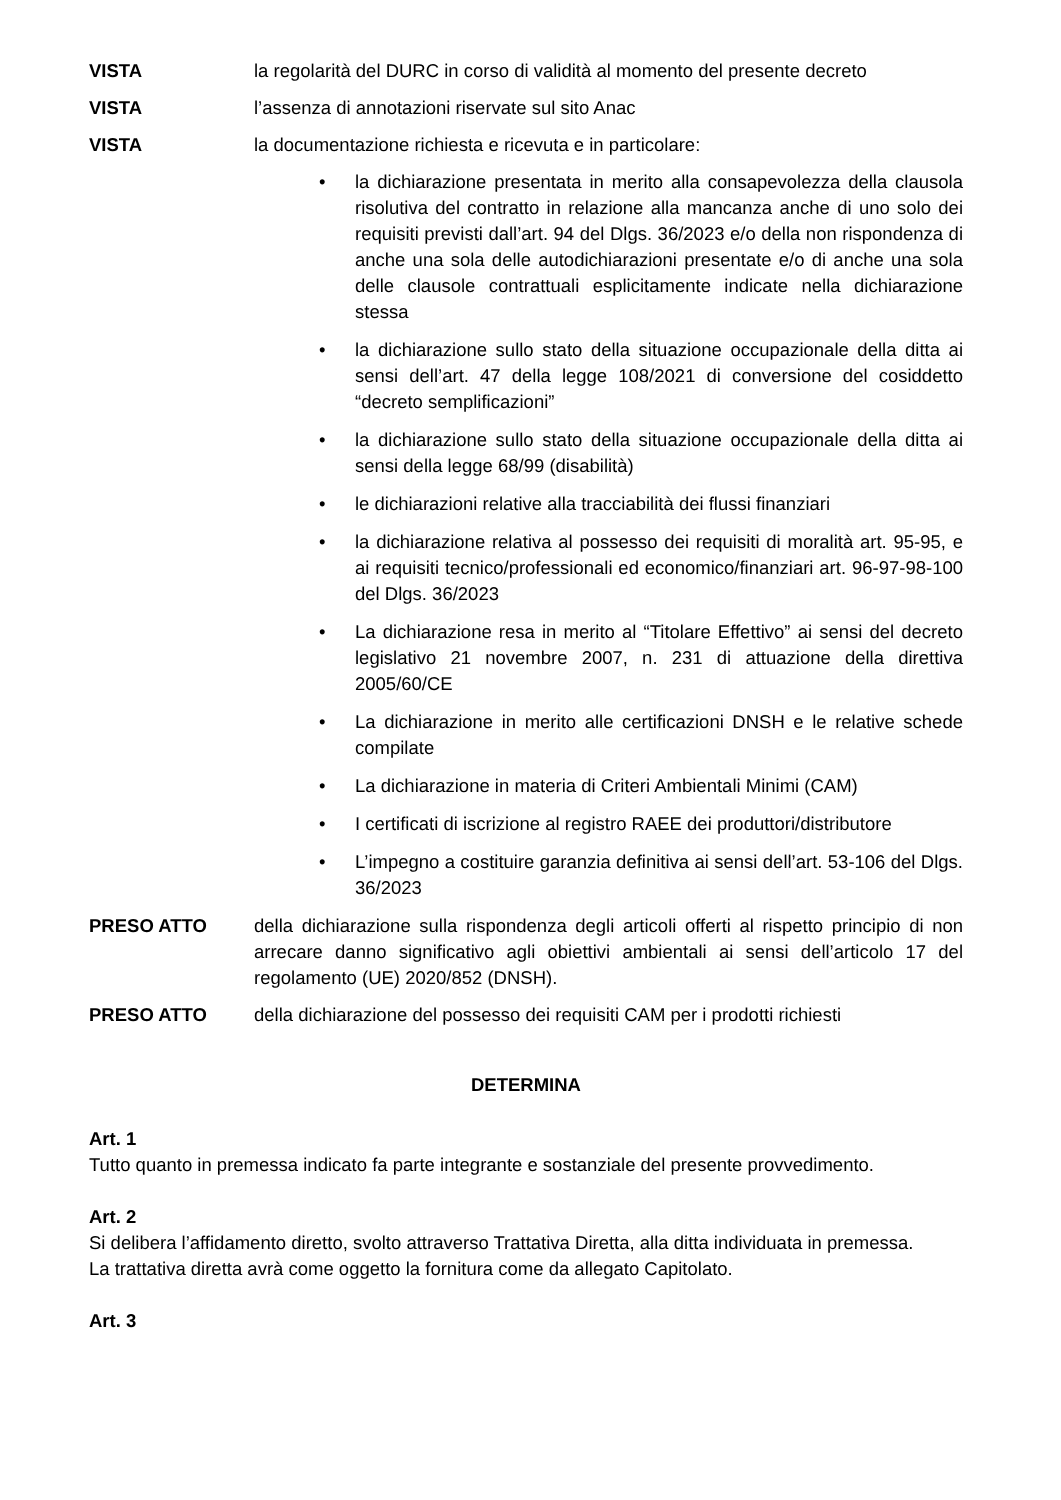VISTA la regolarità del DURC in corso di validità al momento del presente decreto
VISTA l’assenza di annotazioni riservate sul sito Anac
VISTA la documentazione richiesta e ricevuta e in particolare:
• la dichiarazione presentata in merito alla consapevolezza della clausola risolutiva del contratto in relazione alla mancanza anche di uno solo dei requisiti previsti dall’art. 94 del Dlgs. 36/2023 e/o della non rispondenza di anche una sola delle autodichiarazioni presentate e/o di anche una sola delle clausole contrattuali esplicitamente indicate nella dichiarazione stessa
• la dichiarazione sullo stato della situazione occupazionale della ditta ai sensi dell’art. 47 della legge 108/2021 di conversione del cosiddetto “decreto semplificazioni”
• la dichiarazione sullo stato della situazione occupazionale della ditta ai sensi della legge 68/99 (disabilità)
• le dichiarazioni relative alla tracciabilità dei flussi finanziari
• la dichiarazione relativa al possesso dei requisiti di moralità art. 95-95, e ai requisiti tecnico/professionali ed economico/finanziari art. 96-97-98-100 del Dlgs. 36/2023
• La dichiarazione resa in merito al “Titolare Effettivo” ai sensi del decreto legislativo 21 novembre 2007, n. 231 di attuazione della direttiva 2005/60/CE
• La dichiarazione in merito alle certificazioni DNSH e le relative schede compilate
• La dichiarazione in materia di Criteri Ambientali Minimi (CAM)
• I certificati di iscrizione al registro RAEE dei produttori/distributore
• L’impegno a costituire garanzia definitiva ai sensi dell’art. 53-106 del Dlgs. 36/2023
PRESO ATTO della dichiarazione sulla rispondenza degli articoli offerti al rispetto principio di non arrecare danno significativo agli obiettivi ambientali ai sensi dell’articolo 17 del regolamento (UE) 2020/852 (DNSH).
PRESO ATTO della dichiarazione del possesso dei requisiti CAM per i prodotti richiesti
DETERMINA
Art. 1
Tutto quanto in premessa indicato fa parte integrante e sostanziale del presente provvedimento.
Art. 2
Si delibera l’affidamento diretto, svolto attraverso Trattativa Diretta, alla ditta individuata in premessa.
La trattativa diretta avrà come oggetto la fornitura come da allegato Capitolato.
Art. 3